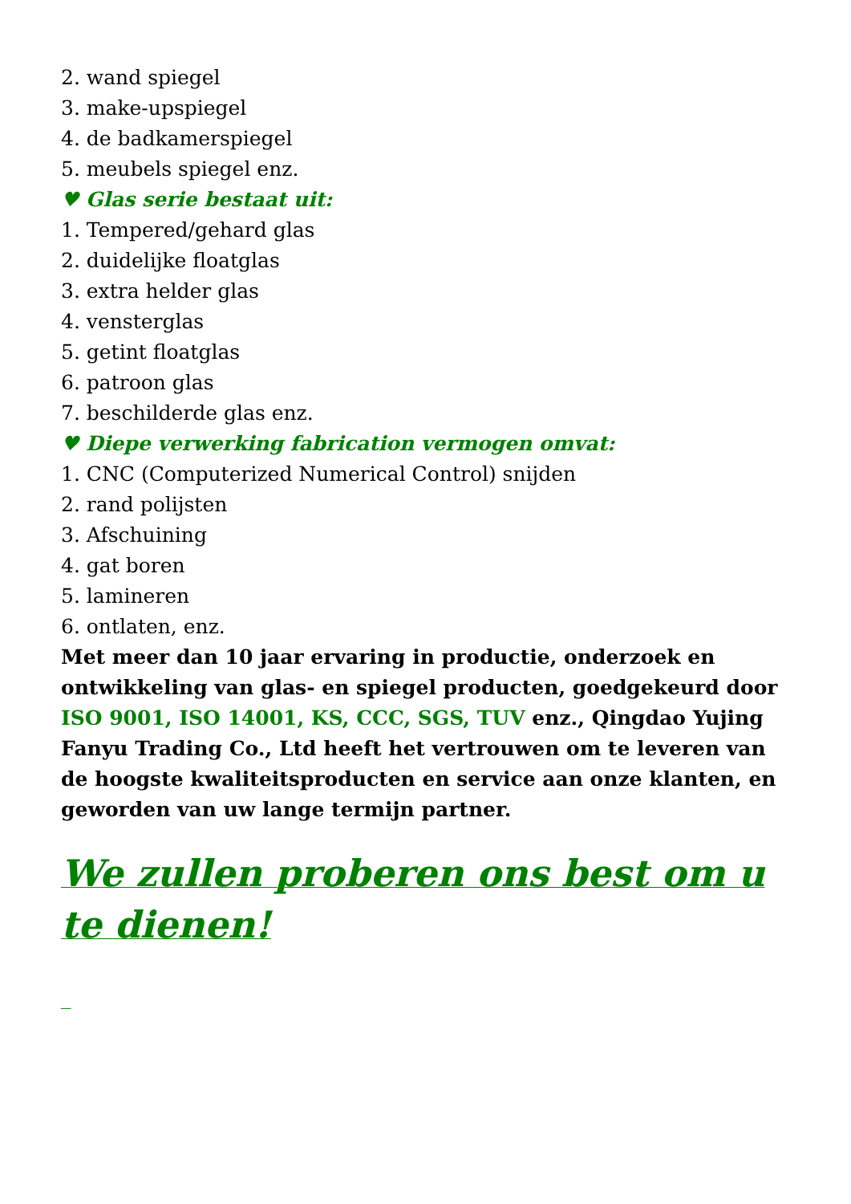2. wand spiegel
3. make-upspiegel
4. de badkamerspiegel
5. meubels spiegel enz.
♥ Glas serie bestaat uit:
1. Tempered/gehard glas
2. duidelijke floatglas
3. extra helder glas
4. vensterglas
5. getint floatglas
6. patroon glas
7. beschilderde glas enz.
♥ Diepe verwerking fabrication vermogen omvat:
1. CNC (Computerized Numerical Control) snijden
2. rand polijsten
3. Afschuining
4. gat boren
5. lamineren
6. ontlaten, enz.
Met meer dan 10 jaar ervaring in productie, onderzoek en ontwikkeling van glas- en spiegel producten, goedgekeurd door ISO 9001, ISO 14001, KS, CCC, SGS, TUV enz., Qingdao Yujing Fanyu Trading Co., Ltd heeft het vertrouwen om te leveren van de hoogste kwaliteitsproducten en service aan onze klanten, en geworden van uw lange termijn partner.
We zullen proberen ons best om u te dienen!
_